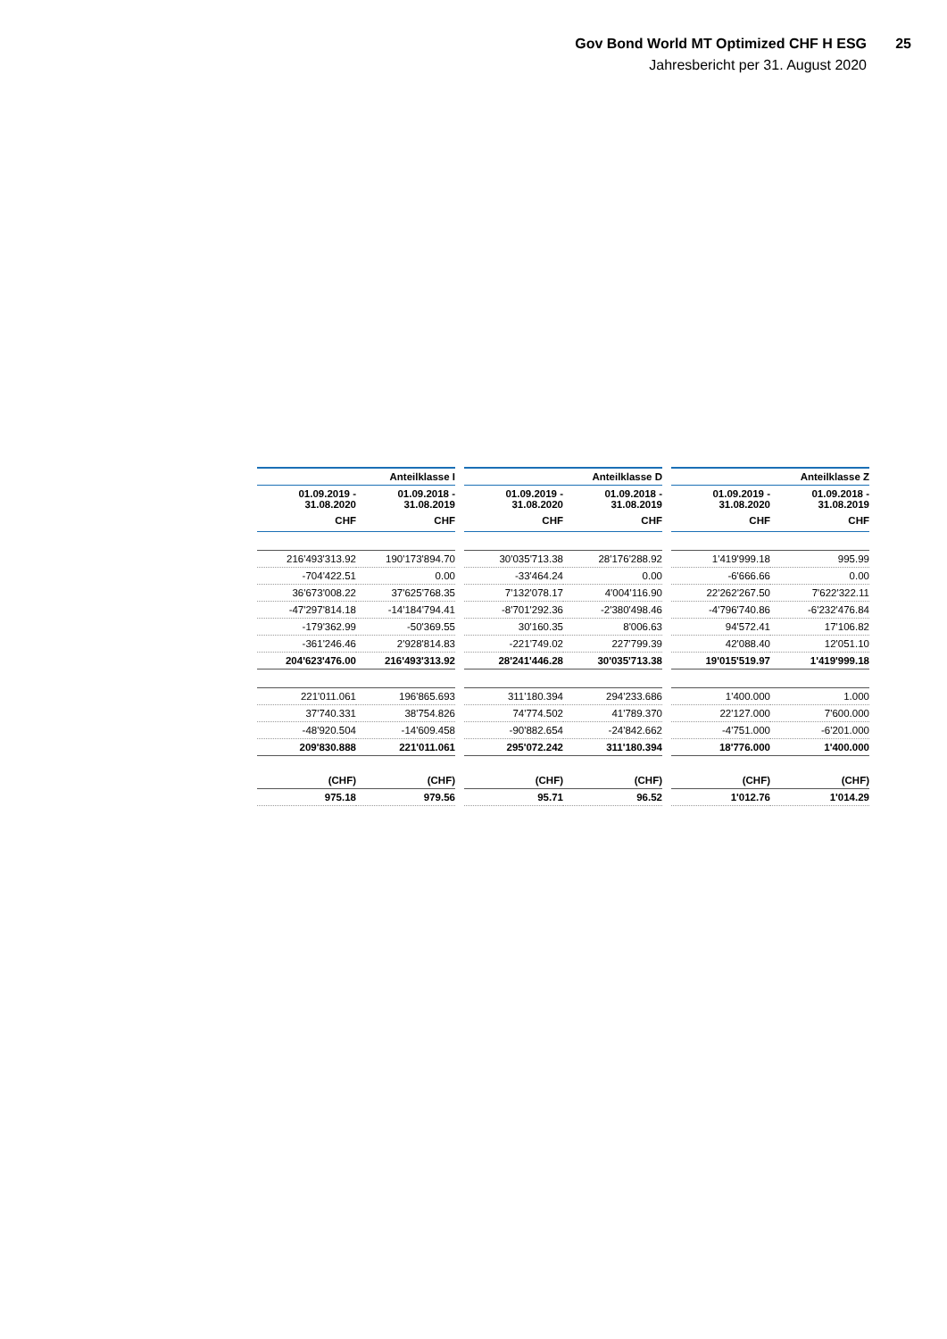Gov Bond World MT Optimized CHF H ESG
25
Jahresbericht per 31. August 2020
| Anteilklasse I | | | Anteilklasse D | | | Anteilklasse Z | |
| --- | --- | --- | --- | --- | --- | --- | --- |
| 01.09.2019 - 31.08.2020 | 01.09.2018 - 31.08.2019 | | 01.09.2019 - 31.08.2020 | 01.09.2018 - 31.08.2019 | | 01.09.2019 - 31.08.2020 | 01.09.2018 - 31.08.2019 |
| CHF | CHF | | CHF | CHF | | CHF | CHF |
| 216'493'313.92 | 190'173'894.70 | | 30'035'713.38 | 28'176'288.92 | | 1'419'999.18 | 995.99 |
| -704'422.51 | 0.00 | | -33'464.24 | 0.00 | | -6'666.66 | 0.00 |
| 36'673'008.22 | 37'625'768.35 | | 7'132'078.17 | 4'004'116.90 | | 22'262'267.50 | 7'622'322.11 |
| -47'297'814.18 | -14'184'794.41 | | -8'701'292.36 | -2'380'498.46 | | -4'796'740.86 | -6'232'476.84 |
| -179'362.99 | -50'369.55 | | 30'160.35 | 8'006.63 | | 94'572.41 | 17'106.82 |
| -361'246.46 | 2'928'814.83 | | -221'749.02 | 227'799.39 | | 42'088.40 | 12'051.10 |
| 204'623'476.00 | 216'493'313.92 | | 28'241'446.28 | 30'035'713.38 | | 19'015'519.97 | 1'419'999.18 |
| 221'011.061 | 196'865.693 | | 311'180.394 | 294'233.686 | | 1'400.000 | 1.000 |
| 37'740.331 | 38'754.826 | | 74'774.502 | 41'789.370 | | 22'127.000 | 7'600.000 |
| -48'920.504 | -14'609.458 | | -90'882.654 | -24'842.662 | | -4'751.000 | -6'201.000 |
| 209'830.888 | 221'011.061 | | 295'072.242 | 311'180.394 | | 18'776.000 | 1'400.000 |
| (CHF) | (CHF) | | (CHF) | (CHF) | | (CHF) | (CHF) |
| 975.18 | 979.56 | | 95.71 | 96.52 | | 1'012.76 | 1'014.29 |